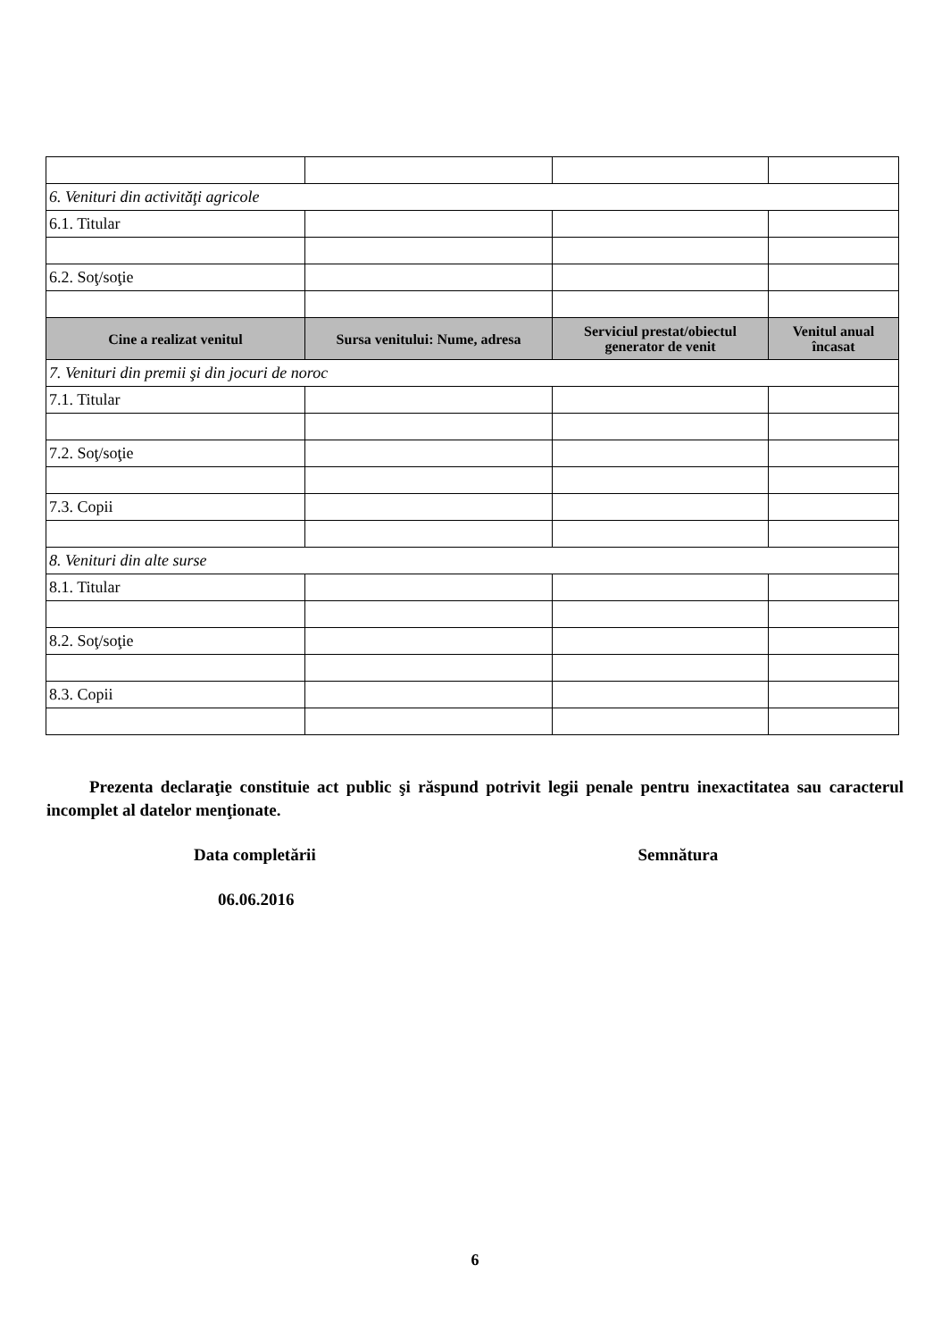| 6. Venituri din activităţi agricole | | | |
| 6.1. Titular | | | |
| 6.2. Soţ/soţie | | | |
| Cine a realizat venitul | Sursa venitului: Nume, adresa | Serviciul prestat/obiectul generator de venit | Venitul anual încasat |
| 7. Venituri din premii şi din jocuri de noroc | | | |
| 7.1. Titular | | | |
| 7.2. Soţ/soţie | | | |
| 7.3. Copii | | | |
| 8. Venituri din alte surse | | | |
| 8.1. Titular | | | |
| 8.2. Soţ/soţie | | | |
| 8.3. Copii | | | |
Prezenta declaraţie constituie act public şi răspund potrivit legii penale pentru inexactitatea sau caracterul incomplet al datelor menţionate.
Data completării Semnătura
06.06.2016
6